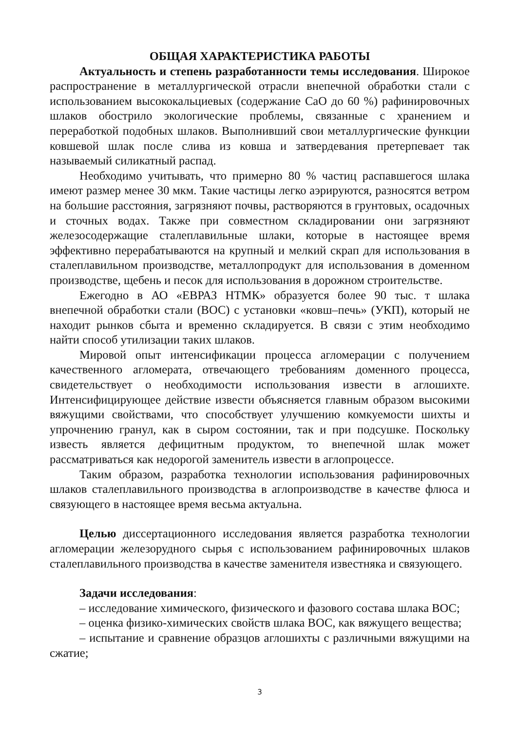ОБЩАЯ ХАРАКТЕРИСТИКА РАБОТЫ
Актуальность и степень разработанности темы исследования. Широкое распространение в металлургической отрасли внепечной обработки стали с использованием высококальциевых (содержание CaO до 60 %) рафинировочных шлаков обострило экологические проблемы, связанные с хранением и переработкой подобных шлаков. Выполнивший свои металлургические функции ковшевой шлак после слива из ковша и затвердевания претерпевает так называемый силикатный распад.
Необходимо учитывать, что примерно 80 % частиц распавшегося шлака имеют размер менее 30 мкм. Такие частицы легко аэрируются, разносятся ветром на большие расстояния, загрязняют почвы, растворяются в грунтовых, осадочных и сточных водах. Также при совместном складировании они загрязняют железосодержащие сталеплавильные шлаки, которые в настоящее время эффективно перерабатываются на крупный и мелкий скрап для использования в сталеплавильном производстве, металлопродукт для использования в доменном производстве, щебень и песок для использования в дорожном строительстве.
Ежегодно в АО «ЕВРАЗ НТМК» образуется более 90 тыс. т шлака внепечной обработки стали (ВОС) с установки «ковш–печь» (УКП), который не находит рынков сбыта и временно складируется. В связи с этим необходимо найти способ утилизации таких шлаков.
Мировой опыт интенсификации процесса агломерации с получением качественного агломерата, отвечающего требованиям доменного процесса, свидетельствует о необходимости использования извести в аглошихте. Интенсифицирующее действие извести объясняется главным образом высокими вяжущими свойствами, что способствует улучшению комкуемости шихты и упрочнению гранул, как в сыром состоянии, так и при подсушке. Поскольку известь является дефицитным продуктом, то внепечной шлак может рассматриваться как недорогой заменитель извести в аглопроцессе.
Таким образом, разработка технологии использования рафинировочных шлаков сталеплавильного производства в аглопроизводстве в качестве флюса и связующего в настоящее время весьма актуальна.
Целью диссертационного исследования является разработка технологии агломерации железорудного сырья с использованием рафинировочных шлаков сталеплавильного производства в качестве заменителя известняка и связующего.
Задачи исследования:
– исследование химического, физического и фазового состава шлака ВОС;
– оценка физико-химических свойств шлака ВОС, как вяжущего вещества;
– испытание и сравнение образцов аглошихты с различными вяжущими на сжатие;
3